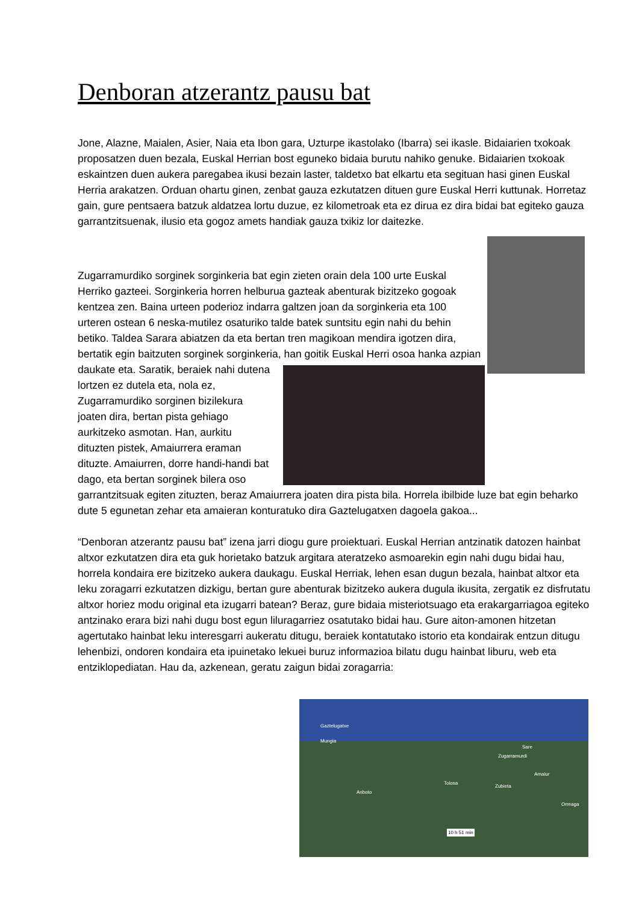Denboran atzerantz pausu bat
Jone, Alazne, Maialen, Asier, Naia eta Ibon gara, Uzturpe ikastolako (Ibarra) sei ikasle. Bidaiarien txokoak proposatzen duen bezala, Euskal Herrian bost eguneko bidaia burutu nahiko genuke. Bidaiarien txokoak eskaintzen duen aukera paregabea ikusi bezain laster, taldetxo bat elkartu eta segituan hasi ginen Euskal Herria arakatzen. Orduan ohartu ginen, zenbat gauza ezkutatzen dituen gure Euskal Herri kuttunak. Horretaz gain, gure pentsaera batzuk aldatzea lortu duzue, ez kilometroak eta ez dirua ez dira bidai bat egiteko gauza garrantzitsuenak, ilusio eta gogoz amets handiak gauza txikiz lor daitezke.
Zugarramurdiko sorginek sorginkeria bat egin zieten orain dela 100 urte Euskal Herriko gazteei. Sorginkeria horren helburua gazteak abenturak bizitzeko gogoak kentzea zen. Baina urteen poderioz indarra galtzen joan da sorginkeria eta 100 urteren ostean 6 neska-mutilez osaturiko talde batek suntsitu egin nahi du behin betiko. Taldea Sarara abiatzen da eta bertan tren magikoan mendira igotzen dira, bertatik egin baitzuten sorginek sorginkeria, han goitik Euskal Herri osoa hanka azpian daukate eta. Saratik, beraiek nahi dutena lortzen ez dutela eta, nola ez, Zugarramurdiko sorginen bizilekura joaten dira, bertan pista gehiago aurkitzeko asmotan. Han, aurkitu dituzten pistek, Amaiurrera eraman dituzte. Amaiurren, dorre handi-handi bat dago, eta bertan sorginek bilera oso garrantzitsuak egiten zituzten, beraz Amaiurrera joaten dira pista bila. Horrela ibilbide luze bat egin beharko dute 5 egunetan zehar eta amaieran konturatuko dira Gaztelugatxen dagoela gakoa...
“Denboran atzerantz pausu bat” izena jarri diogu gure proiektuari. Euskal Herrian antzinatik datozen hainbat altxor ezkutatzen dira eta guk horietako batzuk argitara ateratzeko asmoarekin egin nahi dugu bidai hau, horrela kondaira ere bizitzeko aukera daukagu. Euskal Herriak, lehen esan dugun bezala, hainbat altxor eta leku zoragarri ezkutatzen dizkigu, bertan gure abenturak bizitzeko aukera dugula ikusita, zergatik ez disfrutatu altxor horiez modu original eta izugarri batean? Beraz, gure bidaia misteriotsuago eta erakargarriagoa egiteko antzinako erara bizi nahi dugu bost egun liluragarriez osatutako bidai hau. Gure aiton-amonen hitzetan agertutako hainbat leku interesgarri aukeratu ditugu, beraiek kontatutako istorio eta kondairak entzun ditugu lehenbizi, ondoren kondaira eta ipuinetako lekuei buruz informazioa bilatu dugu hainbat liburu, web eta entziklopediatan. Hau da, azkenean, geratu zaigun bidai zoragarria:
Gaztelugatxe
Mungia
Zugarramurdi
Sare
Amaiur
Tolosa
Zubieta
Orreaga
Anboto
10 h 51 min